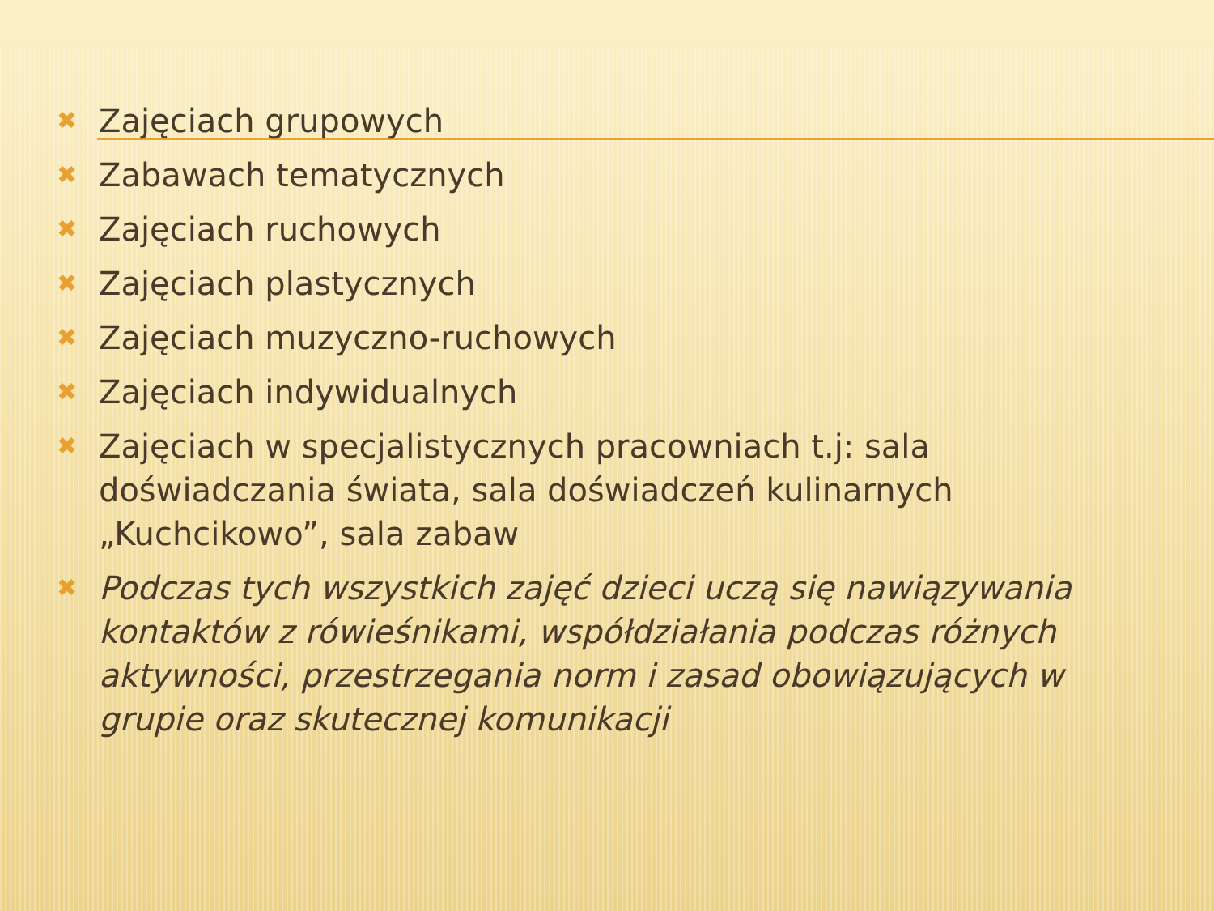✖ Zajęciach grupowych
✖ Zabawach tematycznych
✖ Zajęciach ruchowych
✖ Zajęciach plastycznych
✖ Zajęciach muzyczno-ruchowych
✖ Zajęciach indywidualnych
✖ Zajęciach w specjalistycznych pracowniach t.j: sala doświadczania świata, sala doświadczeń kulinarnych „Kuchcikowo”, sala zabaw
✖ Podczas tych wszystkich zajęć dzieci uczą się nawiązywania kontaktów z rówieśnikami, współdziałania podczas różnych aktywności, przestrzegania norm i zasad obowiązujących w grupie oraz skutecznej komunikacji